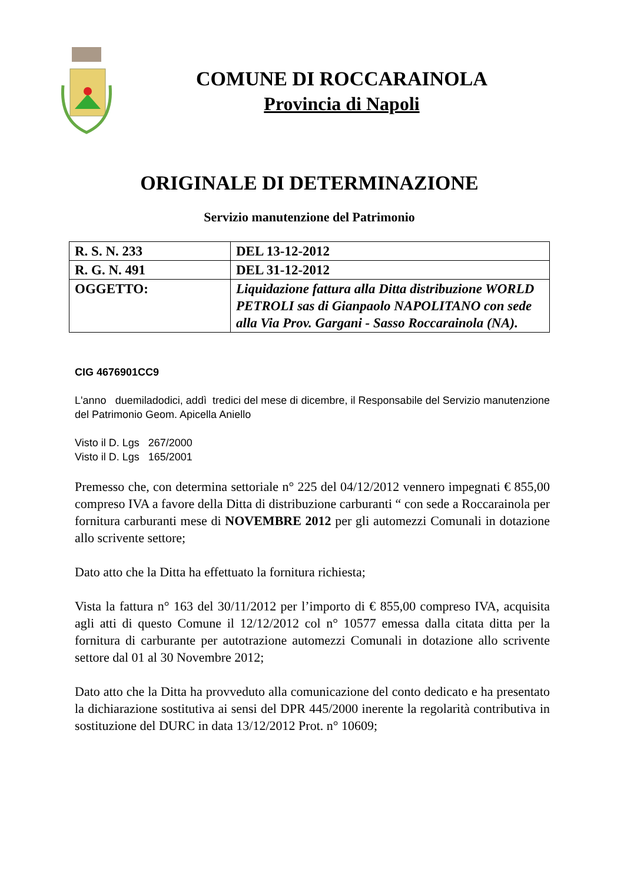COMUNE DI ROCCARAINOLA
Provincia di Napoli
ORIGINALE DI DETERMINAZIONE
Servizio manutenzione del Patrimonio
| R. S. N. 233 | DEL 13-12-2012 |
| R. G. N. 491 | DEL 31-12-2012 |
| OGGETTO: | Liquidazione fattura alla Ditta distribuzione WORLD PETROLI sas di Gianpaolo NAPOLITANO con sede alla Via Prov. Gargani - Sasso Roccarainola (NA). |
CIG 4676901CC9
L'anno duemiladodici, addì tredici del mese di dicembre, il Responsabile del Servizio manutenzione del Patrimonio Geom. Apicella Aniello
Visto il D. Lgs 267/2000
Visto il D. Lgs 165/2001
Premesso che, con determina settoriale n° 225 del 04/12/2012 vennero impegnati € 855,00 compreso IVA a favore della Ditta di distribuzione carburanti “ con sede a Roccarainola per fornitura carburanti mese di NOVEMBRE 2012 per gli automezzi Comunali in dotazione allo scrivente settore;
Dato atto che la Ditta ha effettuato la fornitura richiesta;
Vista la fattura n° 163 del 30/11/2012 per l’importo di € 855,00 compreso IVA, acquisita agli atti di questo Comune il 12/12/2012 col n° 10577 emessa dalla citata ditta per la fornitura di carburante per autotrazione automezzi Comunali in dotazione allo scrivente settore dal 01 al 30 Novembre 2012;
Dato atto che la Ditta ha provveduto alla comunicazione del conto dedicato e ha presentato la dichiarazione sostitutiva ai sensi del DPR 445/2000 inerente la regolarità contributiva in sostituzione del DURC in data 13/12/2012 Prot. n° 10609;